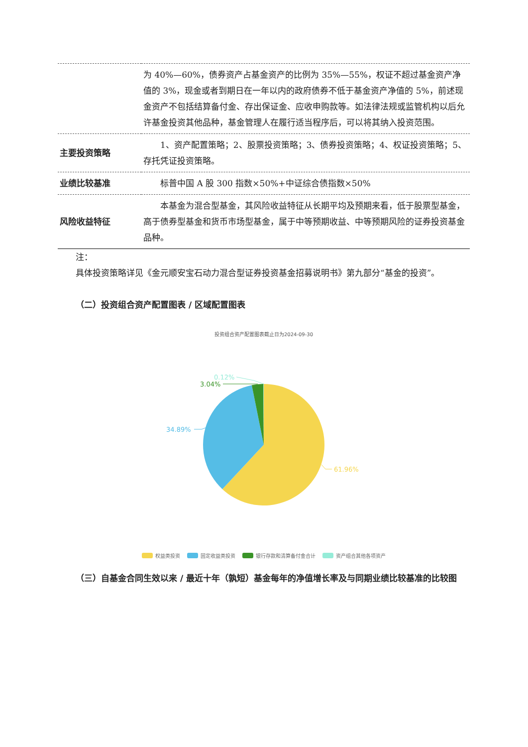| | 为 40%—60%，债券资产占基金资产的比例为 35%—55%，权证不超过基金资产净值的 3%，现金或者到期日在一年以内的政府债券不低于基金资产净值的 5%，前述现金资产不包括结算备付金、存出保证金、应收申购款等。如法律法规或监管机构以后允许基金投资其他品种，基金管理人在履行适当程序后，可以将其纳入投资范围。 |
| 主要投资策略 | 1、资产配置策略；2、股票投资策略；3、债券投资策略；4、权证投资策略；5、存托凭证投资策略。 |
| 业绩比较基准 | 标普中国 A 股 300 指数×50%+中证综合债指数×50% |
| 风险收益特征 | 本基金为混合型基金，其风险收益特征从长期平均及预期来看，低于股票型基金，高于债券型基金和货币市场型基金，属于中等预期收益、中等预期风险的证券投资基金品种。 |
注：
具体投资策略详见《金元顺安宝石动力混合型证券投资基金招募说明书》第九部分“基金的投资”。
（二）投资组合资产配置图表 / 区域配置图表
投资组合资产配置图表截止日为2024-09-30
0.12%
3.04%
34.89%
61.96%
权益类投资 固定收益类投资 银行存款和清算备付金合计 资产组合其他各项资产
（三）自基金合同生效以来 / 最近十年（孰短）基金每年的净值增长率及与同期业绩比较基准的比较图